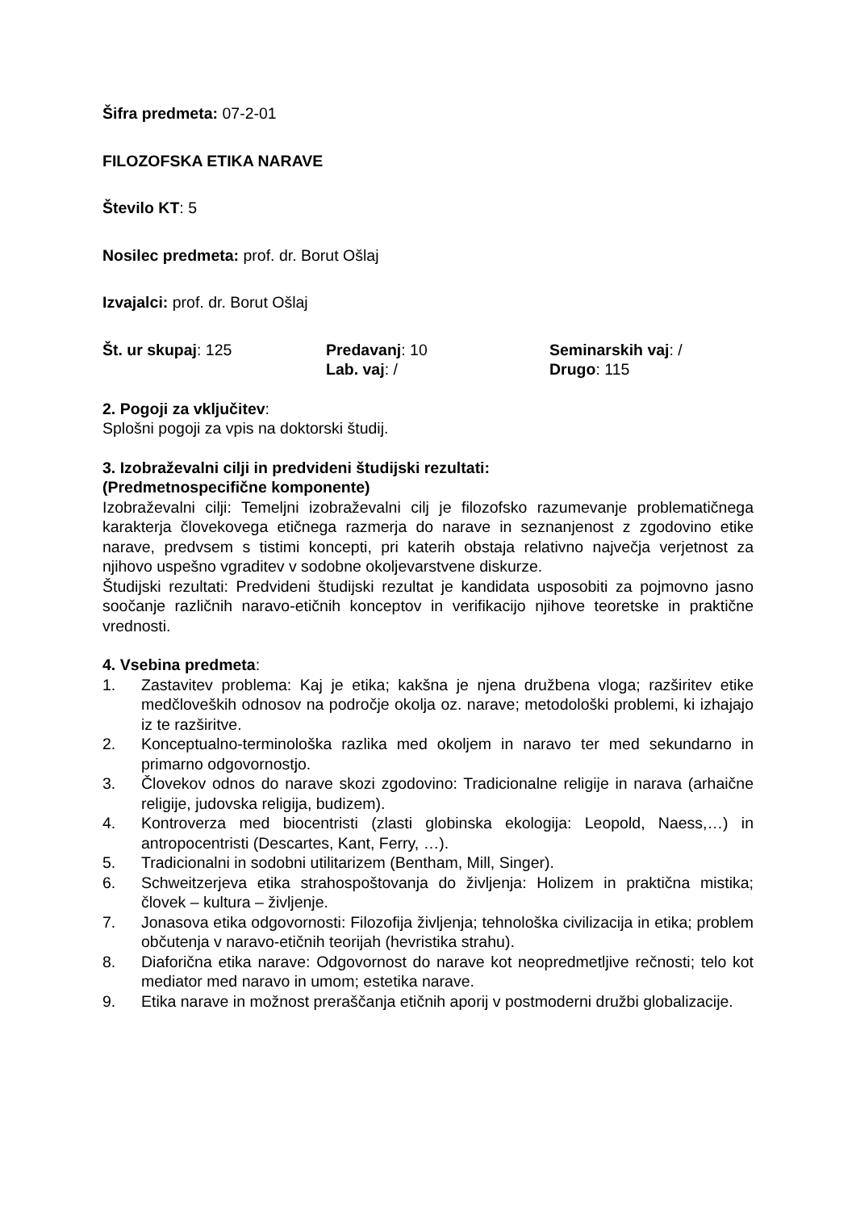Šifra predmeta: 07-2-01
FILOZOFSKA ETIKA NARAVE
Število KT: 5
Nosilec predmeta: prof. dr. Borut Ošlaj
Izvajalci: prof. dr. Borut Ošlaj
Št. ur skupaj: 125 Predavanj: 10 Seminarskih vaj: /
Lab. vaj: / Drugo: 115
2. Pogoji za vključitev:
Splošni pogoji za vpis na doktorski študij.
3. Izobraževalni cilji in predvideni študijski rezultati:
(Predmetnospecifične komponente)
Izobraževalni cilji: Temeljni izobraževalni cilj je filozofsko razumevanje problematičnega karakterja človekovega etičnega razmerja do narave in seznanjenost z zgodovino etike narave, predvsem s tistimi koncepti, pri katerih obstaja relativno največja verjetnost za njihovo uspešno vgraditev v sodobne okoljevarstvene diskurze.
Študijski rezultati: Predvideni študijski rezultat je kandidata usposobiti za pojmovno jasno soočanje različnih naravo-etičnih konceptov in verifikacijo njihove teoretske in praktične vrednosti.
4. Vsebina predmeta:
1. Zastavitev problema: Kaj je etika; kakšna je njena družbena vloga; razširitev etike medčloveških odnosov na področje okolja oz. narave; metodološki problemi, ki izhajajo iz te razširitve.
2. Konceptualno-terminološka razlika med okoljem in naravo ter med sekundarno in primarno odgovornostjo.
3. Človekov odnos do narave skozi zgodovino: Tradicionalne religije in narava (arhaične religije, judovska religija, budizem).
4. Kontroverza med biocentristi (zlasti globinska ekologija: Leopold, Naess,…) in antropocentristi (Descartes, Kant, Ferry, …).
5. Tradicionalni in sodobni utilitarizem (Bentham, Mill, Singer).
6. Schweitzerjeva etika strahospoštovanja do življenja: Holizem in praktična mistika; človek – kultura – življenje.
7. Jonasova etika odgovornosti: Filozofija življenja; tehnološka civilizacija in etika; problem občutenja v naravo-etičnih teorijah (hevristika strahu).
8. Diaforična etika narave: Odgovornost do narave kot neopredmetljive rečnosti; telo kot mediator med naravo in umom; estetika narave.
9. Etika narave in možnost preraščanja etičnih aporij v postmoderni družbi globalizacije.